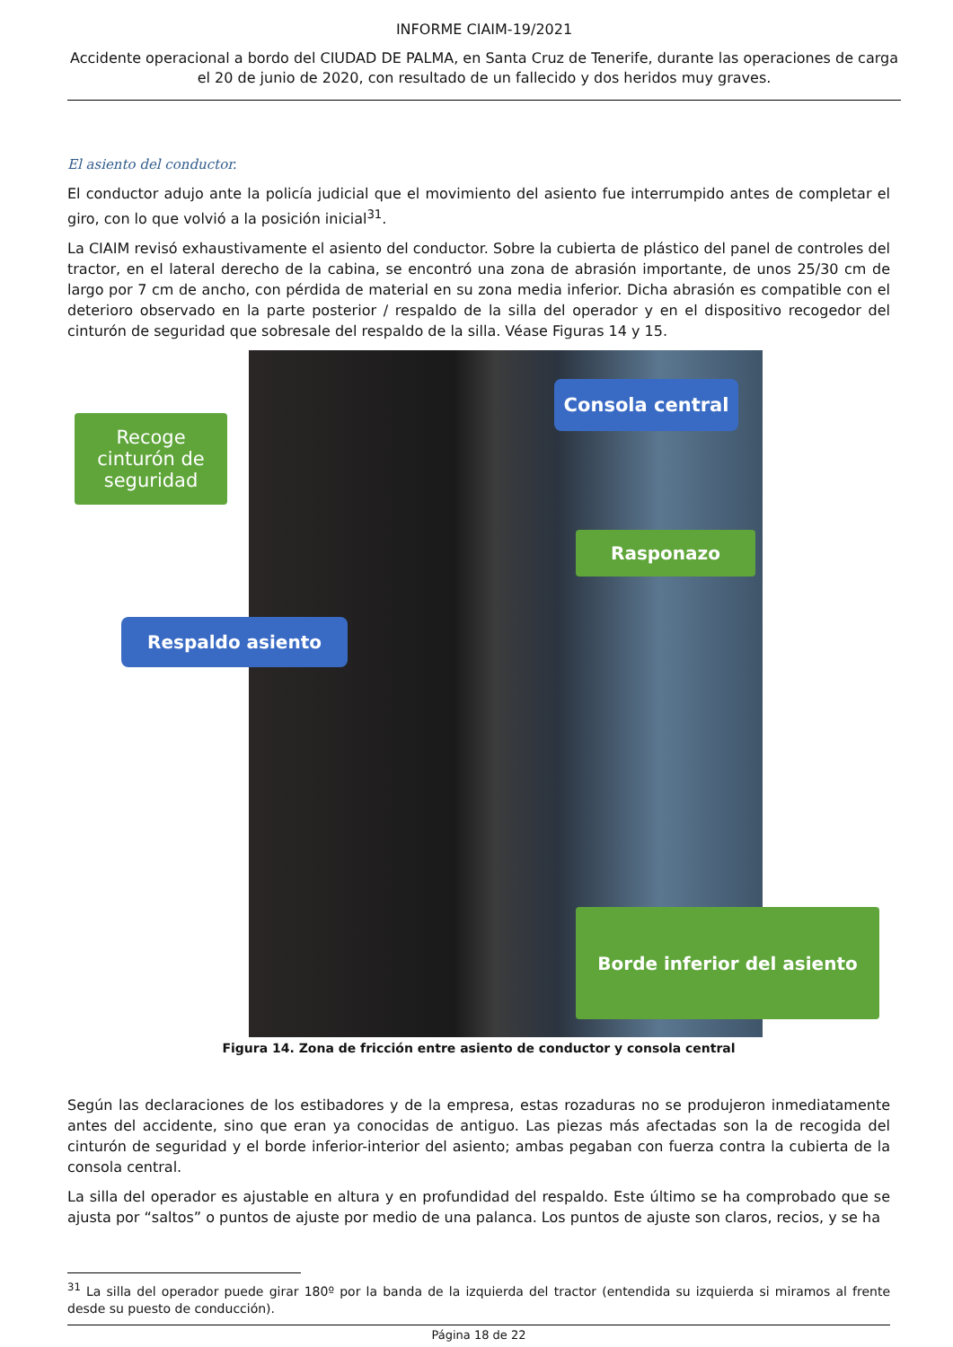INFORME CIAIM-19/2021
Accidente operacional a bordo del CIUDAD DE PALMA, en Santa Cruz de Tenerife, durante las operaciones de carga el 20 de junio de 2020, con resultado de un fallecido y dos heridos muy graves.
El asiento del conductor.
El conductor adujo ante la policía judicial que el movimiento del asiento fue interrumpido antes de completar el giro, con lo que volvió a la posición inicial<sup>31</sup>.
La CIAIM revisó exhaustivamente el asiento del conductor. Sobre la cubierta de plástico del panel de controles del tractor, en el lateral derecho de la cabina, se encontró una zona de abrasión importante, de unos 25/30 cm de largo por 7 cm de ancho, con pérdida de material en su zona media inferior. Dicha abrasión es compatible con el deterioro observado en la parte posterior / respaldo de la silla del operador y en el dispositivo recogedor del cinturón de seguridad que sobresale del respaldo de la silla. Véase Figuras 14 y 15.
Consola central
Recoge cinturón de seguridad
Rasponazo
Respaldo asiento
Borde inferior del asiento
Figura 14. Zona de fricción entre asiento de conductor y consola central
Según las declaraciones de los estibadores y de la empresa, estas rozaduras no se produjeron inmediatamente antes del accidente, sino que eran ya conocidas de antiguo. Las piezas más afectadas son la de recogida del cinturón de seguridad y el borde inferior-interior del asiento; ambas pegaban con fuerza contra la cubierta de la consola central.
La silla del operador es ajustable en altura y en profundidad del respaldo. Este último se ha comprobado que se ajusta por “saltos” o puntos de ajuste por medio de una palanca. Los puntos de ajuste son claros, recios, y se ha
<sup>31</sup> La silla del operador puede girar 180º por la banda de la izquierda del tractor (entendida su izquierda si miramos al frente desde su puesto de conducción).
Página 18 de 22